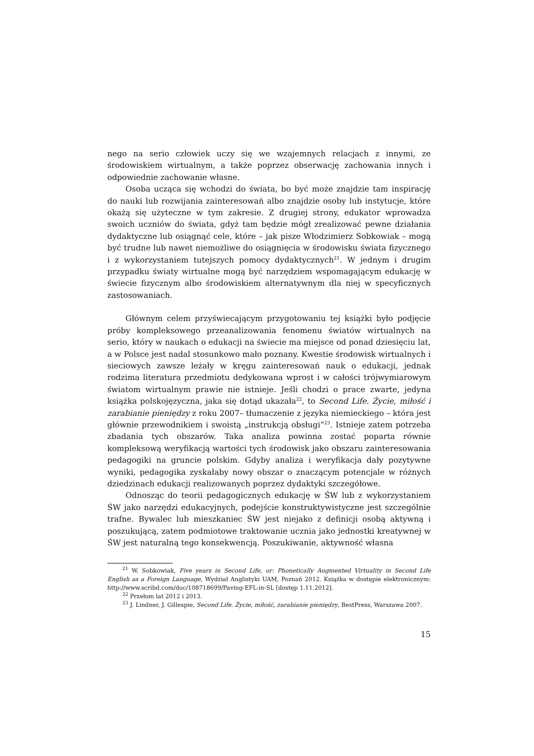nego na serio człowiek uczy się we wzajemnych relacjach z innymi, ze środowiskiem wirtualnym, a także poprzez obserwację zachowania innych i odpowiednie zachowanie własne.
Osoba ucząca się wchodzi do świata, bo być może znajdzie tam inspirację do nauki lub rozwijania zainteresowań albo znajdzie osoby lub instytucje, które okażą się użyteczne w tym zakresie. Z drugiej strony, edukator wprowadza swoich uczniów do świata, gdyż tam będzie mógł zrealizować pewne działania dydaktyczne lub osiągnąć cele, które – jak pisze Włodzimierz Sobkowiak – mogą być trudne lub nawet niemożliwe do osiągnięcia w środowisku świata fizycznego i z wykorzystaniem tutejszych pomocy dydaktycznych<sup>21</sup>. W jednym i drugim przypadku światy wirtualne mogą być narzędziem wspomagającym edukację w świecie fizycznym albo środowiskiem alternatywnym dla niej w specyficznych zastosowaniach.
Głównym celem przyświecającym przygotowaniu tej książki było podjęcie próby kompleksowego przeanalizowania fenomenu światów wirtualnych na serio, który w naukach o edukacji na świecie ma miejsce od ponad dziesięciu lat, a w Polsce jest nadal stosunkowo mało poznany. Kwestie środowisk wirtualnych i sieciowych zawsze leżały w kręgu zainteresowań nauk o edukacji, jednak rodzima literatura przedmiotu dedykowana wprost i w całości trójwymiarowym światom wirtualnym prawie nie istnieje. Jeśli chodzi o prace zwarte, jedyna książka polskojęzyczna, jaka się dotąd ukazała<sup>22</sup>, to Second Life. Życie, miłość i zarabianie pieniędzy z roku 2007– tłumaczenie z języka niemieckiego – która jest głównie przewodnikiem i swoistą „instrukcją obsługi”<sup>23</sup>. Istnieje zatem potrzeba zbadania tych obszarów. Taka analiza powinna zostać poparta równie kompleksową weryfikacją wartości tych środowisk jako obszaru zainteresowania pedagogiki na gruncie polskim. Gdyby analiza i weryfikacja dały pozytywne wyniki, pedagogika zyskałaby nowy obszar o znaczącym potencjale w różnych dziedzinach edukacji realizowanych poprzez dydaktyki szczegółowe.
Odnosząc do teorii pedagogicznych edukację w ŚW lub z wykorzystaniem ŚW jako narzędzi edukacyjnych, podejście konstruktywistyczne jest szczególnie trafne. Bywalec lub mieszkaniec ŚW jest niejako z definicji osobą aktywną i poszukującą, zatem podmiotowe traktowanie ucznia jako jednostki kreatywnej w ŚW jest naturalną tego konsekwencją. Poszukiwanie, aktywność własna
<sup>21</sup> W. Sobkowiak, Five years in Second Life, or: Phonetically Augmented Virtuality in Second Life English as a Foreign Language, Wydział Anglistyki UAM, Poznań 2012. Książka w dostępie elektronicznym: http://www.scribd.com/doc/108718699/Paving-EFL-in-SL [dostęp 1.11.2012].
<sup>22</sup> Przełom lat 2012 i 2013.
<sup>23</sup> J. Lindner, J. Gillespie, Second Life. Życie, miłość, zarabianie pieniędzy, BestPress, Warszawa 2007.
15